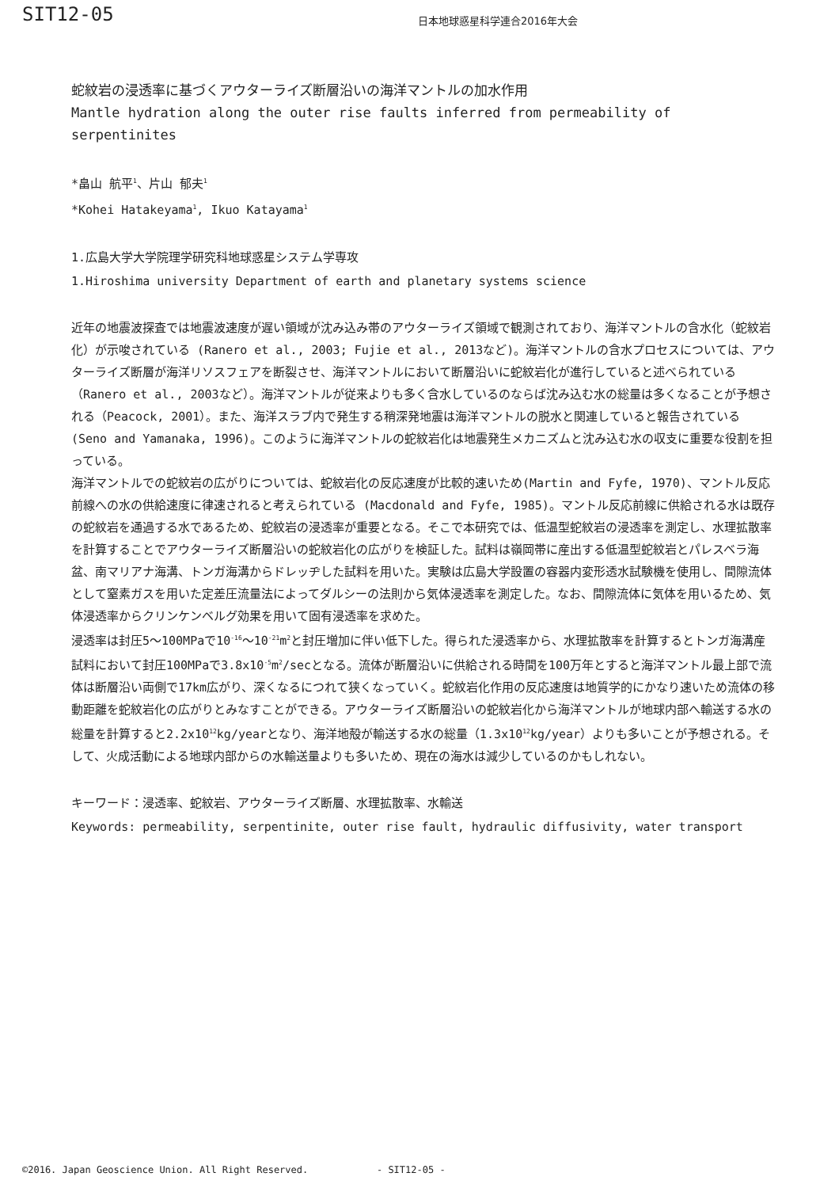SIT12-05
日本地球惑星科学連合2016年大会
蛇紋岩の浸透率に基づくアウターライズ断層沿いの海洋マントルの加水作用
Mantle hydration along the outer rise faults inferred from permeability of serpentinites
*畠山 航平<sup>1</sup>、片山 郁夫<sup>1</sup>
*Kohei Hatakeyama<sup>1</sup>, Ikuo Katayama<sup>1</sup>
1.広島大学大学院理学研究科地球惑星システム学専攻
1.Hiroshima university Department of earth and planetary systems science
近年の地震波探査では地震波速度が遅い領域が沈み込み帯のアウターライズ領域で観測されており、海洋マントルの含水化（蛇紋岩化）が示唆されている (Ranero et al., 2003; Fujie et al., 2013など)。海洋マントルの含水プロセスについては、アウターライズ断層が海洋リソスフェアを断裂させ、海洋マントルにおいて断層沿いに蛇紋岩化が進行していると述べられている（Ranero et al., 2003など）。海洋マントルが従来よりも多く含水しているのならば沈み込む水の総量は多くなることが予想される（Peacock, 2001）。また、海洋スラブ内で発生する稍深発地震は海洋マントルの脱水と関連していると報告されている(Seno and Yamanaka, 1996)。このように海洋マントルの蛇紋岩化は地震発生メカニズムと沈み込む水の収支に重要な役割を担っている。
海洋マントルでの蛇紋岩の広がりについては、蛇紋岩化の反応速度が比較的速いため(Martin and Fyfe, 1970)、マントル反応前線への水の供給速度に律速されると考えられている (Macdonald and Fyfe, 1985)。マントル反応前線に供給される水は既存の蛇紋岩を通過する水であるため、蛇紋岩の浸透率が重要となる。そこで本研究では、低温型蛇紋岩の浸透率を測定し、水理拡散率を計算することでアウターライズ断層沿いの蛇紋岩化の広がりを検証した。試料は嶺岡帯に産出する低温型蛇紋岩とパレスベラ海盆、南マリアナ海溝、トンガ海溝からドレッヂした試料を用いた。実験は広島大学設置の容器内変形透水試験機を使用し、間隙流体として窒素ガスを用いた定差圧流量法によってダルシーの法則から気体浸透率を測定した。なお、間隙流体に気体を用いるため、気体浸透率からクリンケンベルグ効果を用いて固有浸透率を求めた。
浸透率は封圧5～100MPaで10<sup>-16</sup>～10<sup>-21</sup>m<sup>2</sup>と封圧増加に伴い低下した。得られた浸透率から、水理拡散率を計算するとトンガ海溝産試料において封圧100MPaで3.8x10<sup>-5</sup>m<sup>2</sup>/secとなる。流体が断層沿いに供給される時間を100万年とすると海洋マントル最上部で流体は断層沿い両側で17km広がり、深くなるにつれて狭くなっていく。蛇紋岩化作用の反応速度は地質学的にかなり速いため流体の移動距離を蛇紋岩化の広がりとみなすことができる。アウターライズ断層沿いの蛇紋岩化から海洋マントルが地球内部へ輸送する水の総量を計算すると2.2x10<sup>12</sup>kg/yearとなり、海洋地殻が輸送する水の総量（1.3x10<sup>12</sup>kg/year）よりも多いことが予想される。そして、火成活動による地球内部からの水輸送量よりも多いため、現在の海水は減少しているのかもしれない。
キーワード：浸透率、蛇紋岩、アウターライズ断層、水理拡散率、水輸送
Keywords: permeability, serpentinite, outer rise fault, hydraulic diffusivity, water transport
©2016. Japan Geoscience Union. All Right Reserved. - SIT12-05 -